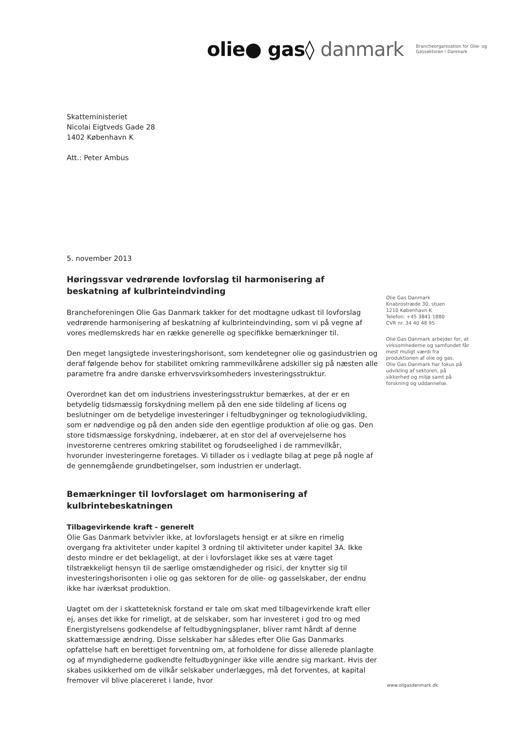olie● gas◊ danmark
Brancheorganisation for Olie- og
Gassektoren i Danmark
Skatteministeriet
Nicolai Eigtveds Gade 28
1402 København K
Att.: Peter Ambus
5. november 2013
Høringssvar vedrørende lovforslag til harmonisering af beskatning af kulbrinteindvinding
Brancheforeningen Olie Gas Danmark takker for det modtagne udkast til lovforslag vedrørende harmonisering af beskatning af kulbrinteindvinding, som vi på vegne af vores medlemskreds har en række generelle og specifikke bemærkninger til.
Den meget langsigtede investeringshorisont, som kendetegner olie og gasindustrien og deraf følgende behov for stabilitet omkring rammevilkårene adskiller sig på næsten alle parametre fra andre danske erhvervsvirksomheders investeringsstruktur.
Overordnet kan det om industriens investeringsstruktur bemærkes, at der er en betydelig tidsmæssig forskydning mellem på den ene side tildeling af licens og beslutninger om de betydelige investeringer i feltudbygninger og teknologiudvikling, som er nødvendige og på den anden side den egentlige produktion af olie og gas. Den store tidsmæssige forskydning, indebærer, at en stor del af overvejelserne hos investorerne centreres omkring stabilitet og forudseelighed i de rammevilkår, hvorunder investeringerne foretages. Vi tillader os i vedlagte bilag at pege på nogle af de gennemgående grundbetingelser, som industrien er underlagt.
Bemærkninger til lovforslaget om harmonisering af kulbrintebeskatningen
Tilbagevirkende kraft - generelt
Olie Gas Danmark betvivler ikke, at lovforslagets hensigt er at sikre en rimelig overgang fra aktiviteter under kapitel 3 ordning til aktiviteter under kapitel 3A. Ikke desto mindre er det beklageligt, at der i lovforslaget ikke ses at være taget tilstrækkeligt hensyn til de særlige omstændigheder og risici, der knytter sig til investeringshorisonten i olie og gas sektoren for de olie- og gasselskaber, der endnu ikke har iværksat produktion.
Uagtet om der i skatteteknisk forstand er tale om skat med tilbagevirkende kraft eller ej, anses det ikke for rimeligt, at de selskaber, som har investeret i god tro og med Energistyrelsens godkendelse af feltudbygningsplaner, bliver ramt hårdt af denne skattemæssige ændring. Disse selskaber har således efter Olie Gas Danmarks opfattelse haft en berettiget forventning om, at forholdene for disse allerede planlagte og af myndighederne godkendte feltudbygninger ikke ville ændre sig markant. Hvis der skabes usikkerhed om de vilkår selskaber underlægges, må det forventes, at kapital fremover vil blive placereret i lande, hvor
Olie Gas Danmark
Knabrostræde 30, stuen
1210 København K
Telefon: +45 3841 1880
CVR nr. 34 40 48 95
Olie Gas Danmark arbejder for, at virksomhederne og samfundet får mest muligt værdi fra produktionen af olie og gas.
Olie Gas Danmark har fokus på udvikling af sektoren, på sikkerhed og miljø samt på forskning og uddannelse.
www.oilgasdenmark.dk